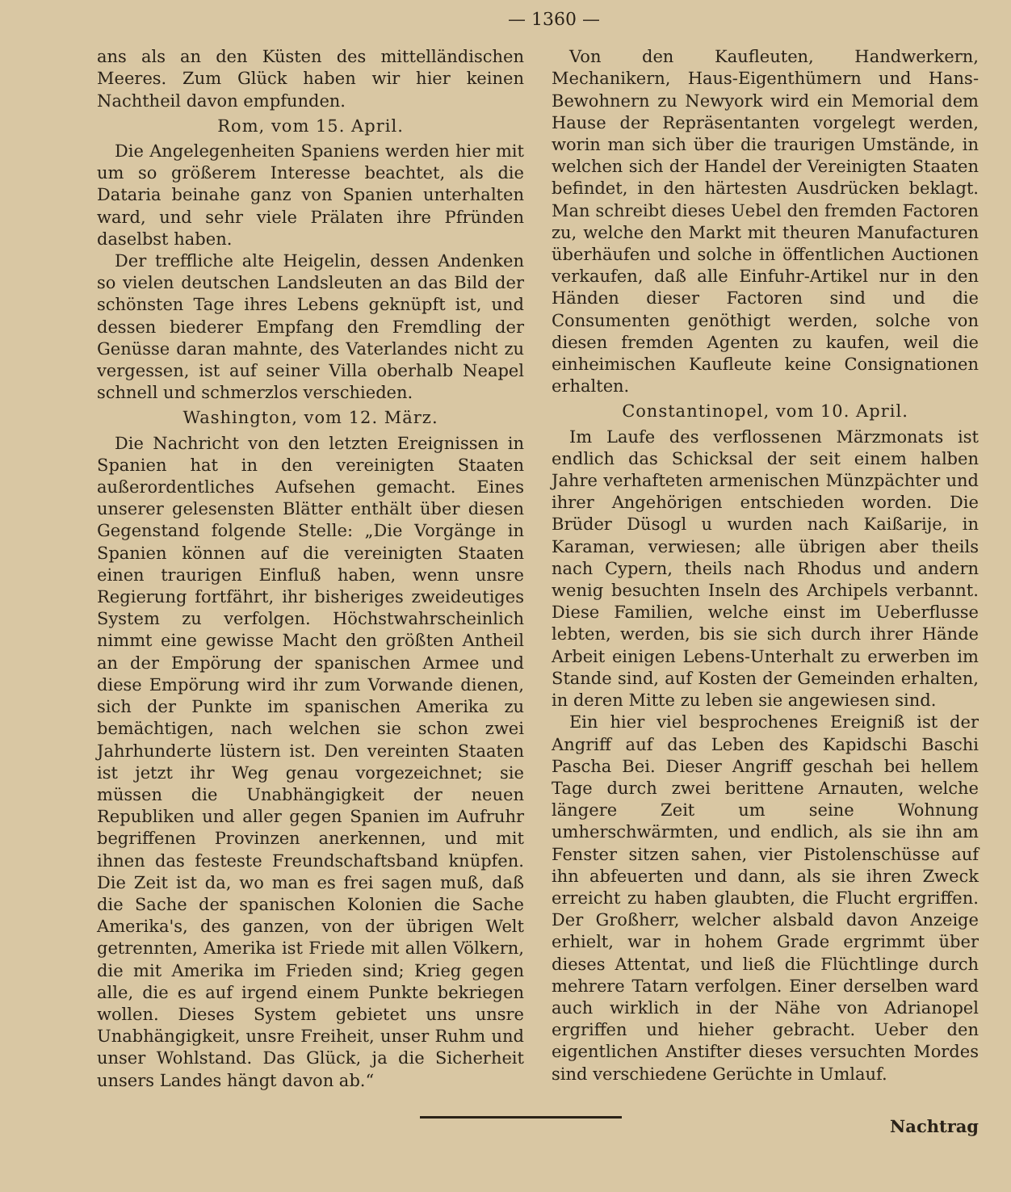— 1360 —
ans als an den Küsten des mittelländischen Meeres. Zum Glück haben wir hier keinen Nachtheil davon empfunden.
Rom, vom 15. April.
Die Angelegenheiten Spaniens werden hier mit um so größerem Interesse beachtet, als die Dataria beinahe ganz von Spanien unterhalten ward, und sehr viele Prälaten ihre Pfründen daselbst haben.
Der treffliche alte Heigelin, dessen Andenken so vielen deutschen Landsleuten an das Bild der schönsten Tage ihres Lebens geknüpft ist, und dessen biederer Empfang den Fremdling der Genüsse daran mahnte, des Vaterlandes nicht zu vergessen, ist auf seiner Villa oberhalb Neapel schnell und schmerzlos verschieden.
Washington, vom 12. März.
Die Nachricht von den letzten Ereignissen in Spanien hat in den vereinigten Staaten außerordentliches Aufsehen gemacht. Eines unserer gelesensten Blätter enthält über diesen Gegenstand folgende Stelle: „Die Vorgänge in Spanien können auf die vereinigten Staaten einen traurigen Einfluß haben, wenn unsre Regierung fortfährt, ihr bisheriges zweideutiges System zu verfolgen. Höchstwahrscheinlich nimmt eine gewisse Macht den größten Antheil an der Empörung der spanischen Armee und diese Empörung wird ihr zum Vorwande dienen, sich der Punkte im spanischen Amerika zu bemächtigen, nach welchen sie schon zwei Jahrhunderte lüstern ist. Den vereinten Staaten ist jetzt ihr Weg genau vorgezeichnet; sie müssen die Unabhängigkeit der neuen Republiken und aller gegen Spanien im Aufruhr begriffenen Provinzen anerkennen, und mit ihnen das festeste Freundschaftsband knüpfen. Die Zeit ist da, wo man es frei sagen muß, daß die Sache der spanischen Kolonien die Sache Amerika's, des ganzen, von der übrigen Welt getrennten, Amerika ist Friede mit allen Völkern, die mit Amerika im Frieden sind; Krieg gegen alle, die es auf irgend einem Punkte bekriegen wollen. Dieses System gebietet uns unsre Unabhängigkeit, unsre Freiheit, unser Ruhm und unser Wohlstand. Das Glück, ja die Sicherheit unsers Landes hängt davon ab.“
Von den Kaufleuten, Handwerkern, Mechanikern, Haus-Eigenthümern und Hans-Bewohnern zu Newyork wird ein Memorial dem Hause der Repräsentanten vorgelegt werden, worin man sich über die traurigen Umstände, in welchen sich der Handel der Vereinigten Staaten befindet, in den härtesten Ausdrücken beklagt. Man schreibt dieses Uebel den fremden Factoren zu, welche den Markt mit theuren Manufacturen überhäufen und solche in öffentlichen Auctionen verkaufen, daß alle Einfuhr-Artikel nur in den Händen dieser Factoren sind und die Consumenten genöthigt werden, solche von diesen fremden Agenten zu kaufen, weil die einheimischen Kaufleute keine Consignationen erhalten.
Constantinopel, vom 10. April.
Im Laufe des verflossenen Märzmonats ist endlich das Schicksal der seit einem halben Jahre verhafteten armenischen Münzpächter und ihrer Angehörigen entschieden worden. Die Brüder Düsogl u wurden nach Kaißarije, in Karaman, verwiesen; alle übrigen aber theils nach Cypern, theils nach Rhodus und andern wenig besuchten Inseln des Archipels verbannt. Diese Familien, welche einst im Ueberflusse lebten, werden, bis sie sich durch ihrer Hände Arbeit einigen Lebens-Unterhalt zu erwerben im Stande sind, auf Kosten der Gemeinden erhalten, in deren Mitte zu leben sie angewiesen sind.
Ein hier viel besprochenes Ereigniß ist der Angriff auf das Leben des Kapidschi Baschi Pascha Bei. Dieser Angriff geschah bei hellem Tage durch zwei berittene Arnauten, welche längere Zeit um seine Wohnung umherschwärmten, und endlich, als sie ihn am Fenster sitzen sahen, vier Pistolenschüsse auf ihn abfeuerten und dann, als sie ihren Zweck erreicht zu haben glaubten, die Flucht ergriffen. Der Großherr, welcher alsbald davon Anzeige erhielt, war in hohem Grade ergrimmt über dieses Attentat, und ließ die Flüchtlinge durch mehrere Tatarn verfolgen. Einer derselben ward auch wirklich in der Nähe von Adrianopel ergriffen und hieher gebracht. Ueber den eigentlichen Anstifter dieses versuchten Mordes sind verschiedene Gerüchte in Umlauf.
Nachtrag